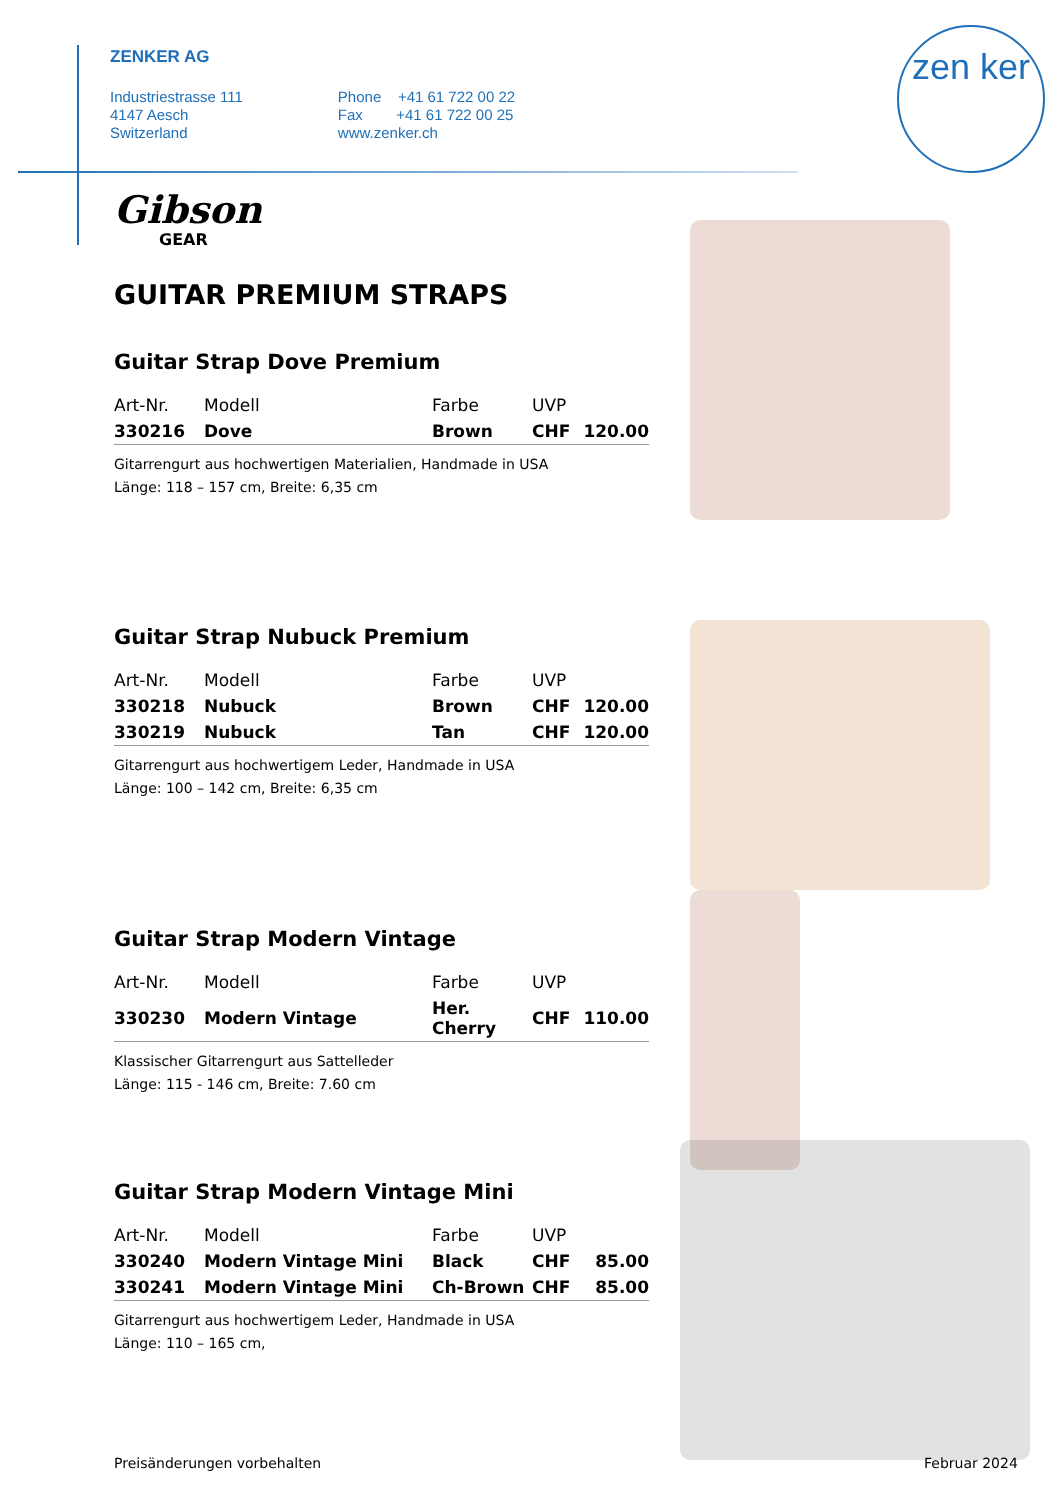ZENKER AG
Industriestrasse 111
4147 Aesch
Switzerland
Phone +41 61 722 00 22
Fax +41 61 722 00 25
www.zenker.ch
zen ker
Gibson
GEAR
GUITAR PREMIUM STRAPS
Guitar Strap Dove Premium
| Art-Nr. | Modell | Farbe | UVP | |
| --- | --- | --- | --- | --- |
| 330216 | Dove | Brown | CHF | 120.00 |
Gitarrengurt aus hochwertigen Materialien, Handmade in USA
Länge: 118 – 157 cm, Breite: 6,35 cm
Guitar Strap Nubuck Premium
| Art-Nr. | Modell | Farbe | UVP | |
| --- | --- | --- | --- | --- |
| 330218 | Nubuck | Brown | CHF | 120.00 |
| 330219 | Nubuck | Tan | CHF | 120.00 |
Gitarrengurt aus hochwertigem Leder, Handmade in USA
Länge: 100 – 142 cm, Breite: 6,35 cm
Guitar Strap Modern Vintage
| Art-Nr. | Modell | Farbe | UVP | |
| --- | --- | --- | --- | --- |
| 330230 | Modern Vintage | Her. Cherry | CHF | 110.00 |
Klassischer Gitarrengurt aus Sattelleder
Länge: 115 - 146 cm, Breite: 7.60 cm
Guitar Strap Modern Vintage Mini
| Art-Nr. | Modell | Farbe | UVP | |
| --- | --- | --- | --- | --- |
| 330240 | Modern Vintage Mini | Black | CHF | 85.00 |
| 330241 | Modern Vintage Mini | Ch-Brown | CHF | 85.00 |
Gitarrengurt aus hochwertigem Leder, Handmade in USA
Länge: 110 – 165 cm,
Preisänderungen vorbehalten Februar 2024